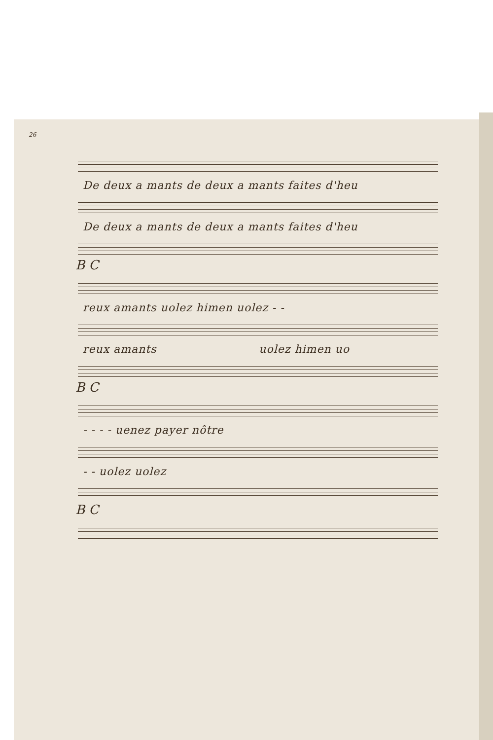26
De deux a mants de deux a mants faites d'heu
De deux a mants de deux a mants faites d'heu
B C
reux amants uolez himen uolez - -
reux amants uolez himen uo
B C
- - - - uenez payer nôtre
- - uolez uolez
B C